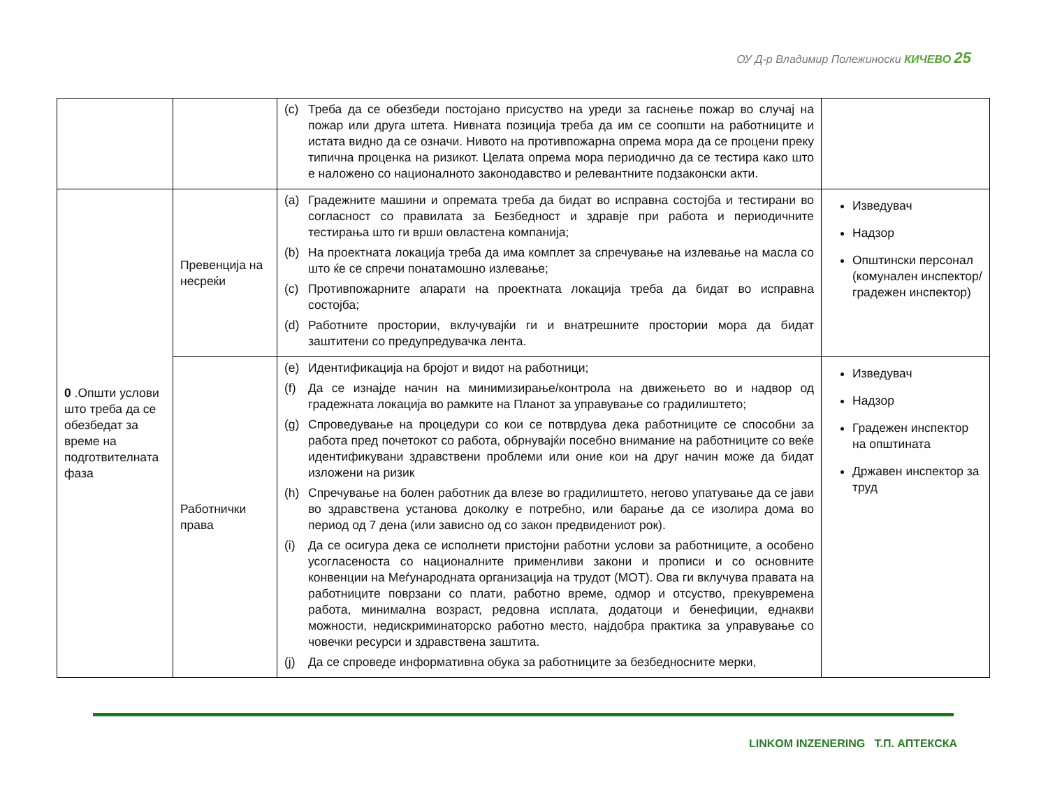ОУ Д-р Владимир Полежиноски КИЧЕВО 25
| | | (c) Треба да се обезбеди постојано присуство на уреди за гаснење пожар во случај на пожар или друга штета. Нивната позиција треба да им се соопшти на работниците и истата видно да се означи. Нивото на противпожарна опрема мора да се процени преку типична проценка на ризикот. Целата опрема мора периодично да се тестира како што е наложено со националното законодавство и релевантните подзаконски акти. | |
| 0 .Општи услови што треба да се обезбедат за време на подготвителната фаза | Превенција на несреќи | (a) Градежните машини и опремата треба да бидат во исправна состојба и тестирани во согласност со правилата за Безбедност и здравје при работа и периодичните тестирања што ги врши овластена компанија; (b) На проектната локација треба да има комплет за спречување на излевање на масла со што ќе се спречи понатамошно излевање; (c) Противпожарните апарати на проектната локација треба да бидат во исправна состојба; (d) Работните простории, вклучувајќи ги и внатрешните простории мора да бидат заштитени со предупредувачка лента. | Изведувач Надзор Општински персонал (комунален инспектор/ градежен инспектор) |
| | Работнички права | (e) Идентификација на бројот и видот на работници; (f) Да се изнајде начин на минимизирање/контрола на движењето во и надвор од градежната локација во рамките на Планот за управување со градилиштето; (g) Спроведување на процедури со кои се потврдува дека работниците се способни за работа пред почетокот со работа, обрнувајќи посебно внимание на работниците со веќе идентификувани здравствени проблеми или оние кои на друг начин може да бидат изложени на ризик (h) Спречување на болен работник да влезе во градилиштето, негово упатување да се јави во здравствена установа доколку е потребно, или барање да се изолира дома во период од 7 дена (или зависно од со закон предвидениот рок). (i) Да се осигура дека се исполнети пристојни работни услови за работниците, а особено усогласеноста со националните применливи закони и прописи и со основните конвенции на Меѓународната организација на трудот (МОТ). Ова ги вклучува правата на работниците поврзани со плати, работно време, одмор и отсуство, прекувремена работа, минимална возраст, редовна исплата, додатоци и бенефиции, еднакви можности, недискриминаторско работно место, најдобра практика за управување со човечки ресурси и здравствена заштита. (j) Да се спроведе информативна обука за работниците за безбедносните мерки, | Изведувач Надзор Градежен инспектор на општината Државен инспектор за труд |
LINKOM INZENERING Т.П. АПТЕКСКА